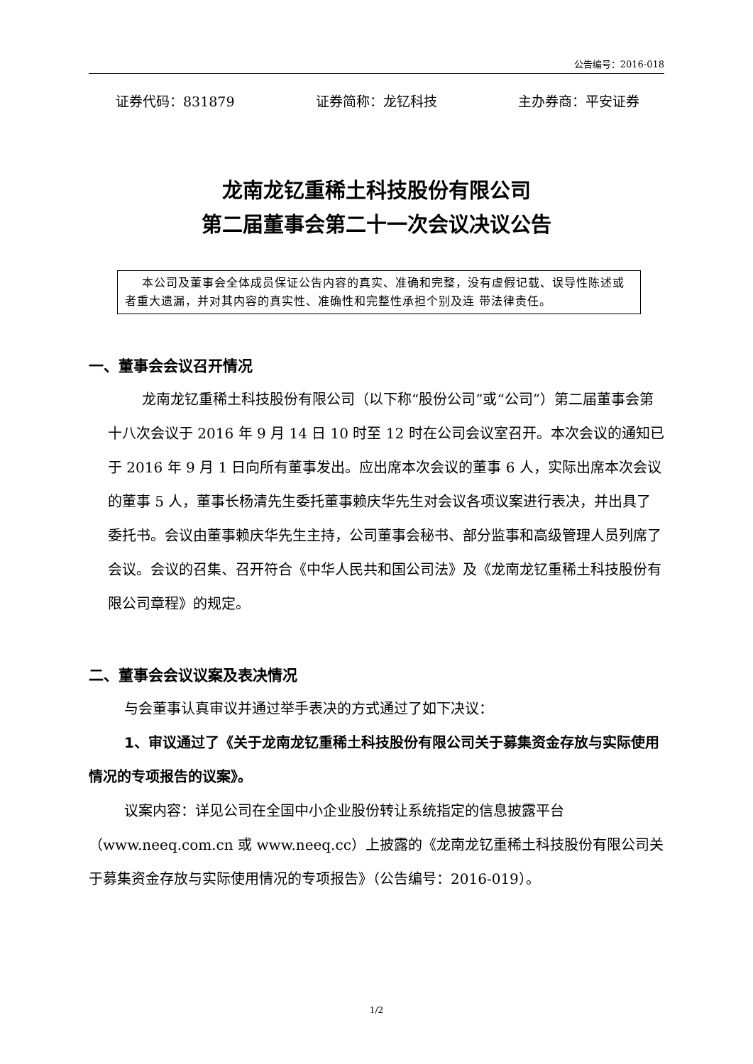公告编号：2016-018
证券代码：831879 证券简称：龙钇科技 主办券商：平安证券
龙南龙钇重稀土科技股份有限公司
第二届董事会第二十一次会议决议公告
本公司及董事会全体成员保证公告内容的真实、准确和完整，没有虚假记载、误导性陈述或者重大遗漏，并对其内容的真实性、准确性和完整性承担个别及连 带法律责任。
一、董事会会议召开情况
龙南龙钇重稀土科技股份有限公司（以下称“股份公司”或“公司”）第二届董事会第十八次会议于 2016 年 9 月 14 日 10 时至 12 时在公司会议室召开。本次会议的通知已于 2016 年 9 月 1 日向所有董事发出。应出席本次会议的董事 6 人，实际出席本次会议的董事 5 人，董事长杨清先生委托董事赖庆华先生对会议各项议案进行表决，并出具了委托书。会议由董事赖庆华先生主持，公司董事会秘书、部分监事和高级管理人员列席了会议。会议的召集、召开符合《中华人民共和国公司法》及《龙南龙钇重稀土科技股份有限公司章程》的规定。
二、董事会会议议案及表决情况
与会董事认真审议并通过举手表决的方式通过了如下决议：
1、审议通过了《关于龙南龙钇重稀土科技股份有限公司关于募集资金存放与实际使用情况的专项报告的议案》。
议案内容：详见公司在全国中小企业股份转让系统指定的信息披露平台（www.neeq.com.cn 或 www.neeq.cc）上披露的《龙南龙钇重稀土科技股份有限公司关于募集资金存放与实际使用情况的专项报告》（公告编号：2016-019）。
1/2